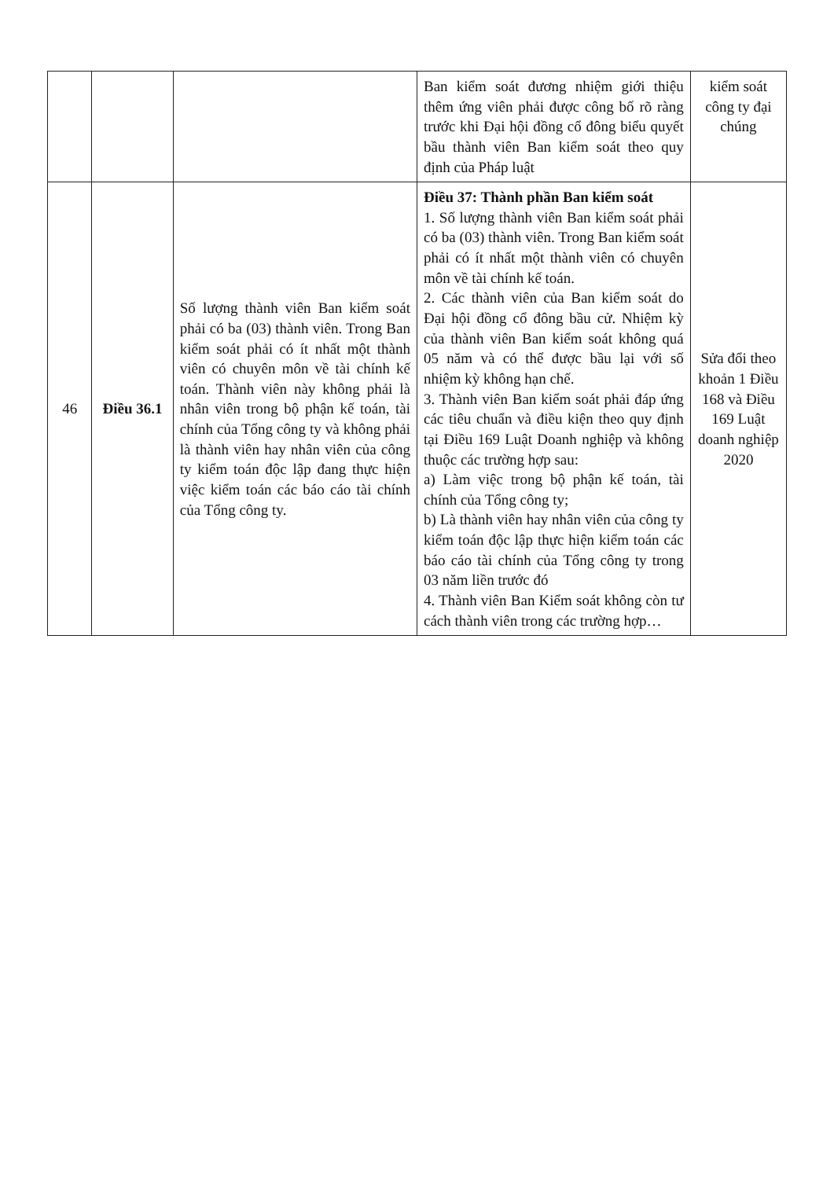| | | | Ban kiểm soát đương nhiệm giới thiệu thêm ứng viên phải được công bố rõ ràng trước khi Đại hội đồng cổ đông biểu quyết bầu thành viên Ban kiểm soát theo quy định của Pháp luật | kiểm soát công ty đại chúng |
| 46 | Điều 36.1 | Số lượng thành viên Ban kiểm soát phải có ba (03) thành viên. Trong Ban kiểm soát phải có ít nhất một thành viên có chuyên môn về tài chính kế toán. Thành viên này không phải là nhân viên trong bộ phận kế toán, tài chính của Tổng công ty và không phải là thành viên hay nhân viên của công ty kiểm toán độc lập đang thực hiện việc kiểm toán các báo cáo tài chính của Tổng công ty. | Điều 37: Thành phần Ban kiểm soát 1. Số lượng thành viên Ban kiểm soát phải có ba (03) thành viên. Trong Ban kiểm soát phải có ít nhất một thành viên có chuyên môn về tài chính kế toán. 2. Các thành viên của Ban kiểm soát do Đại hội đồng cổ đông bầu cử. Nhiệm kỳ của thành viên Ban kiểm soát không quá 05 năm và có thể được bầu lại với số nhiệm kỳ không hạn chế. 3. Thành viên Ban kiểm soát phải đáp ứng các tiêu chuẩn và điều kiện theo quy định tại Điều 169 Luật Doanh nghiệp và không thuộc các trường hợp sau: a) Làm việc trong bộ phận kế toán, tài chính của Tổng công ty; b) Là thành viên hay nhân viên của công ty kiểm toán độc lập thực hiện kiểm toán các báo cáo tài chính của Tổng công ty trong 03 năm liền trước đó 4. Thành viên Ban Kiểm soát không còn tư cách thành viên trong các trường hợp… | Sửa đổi theo khoản 1 Điều 168 và Điều 169 Luật doanh nghiệp 2020 |